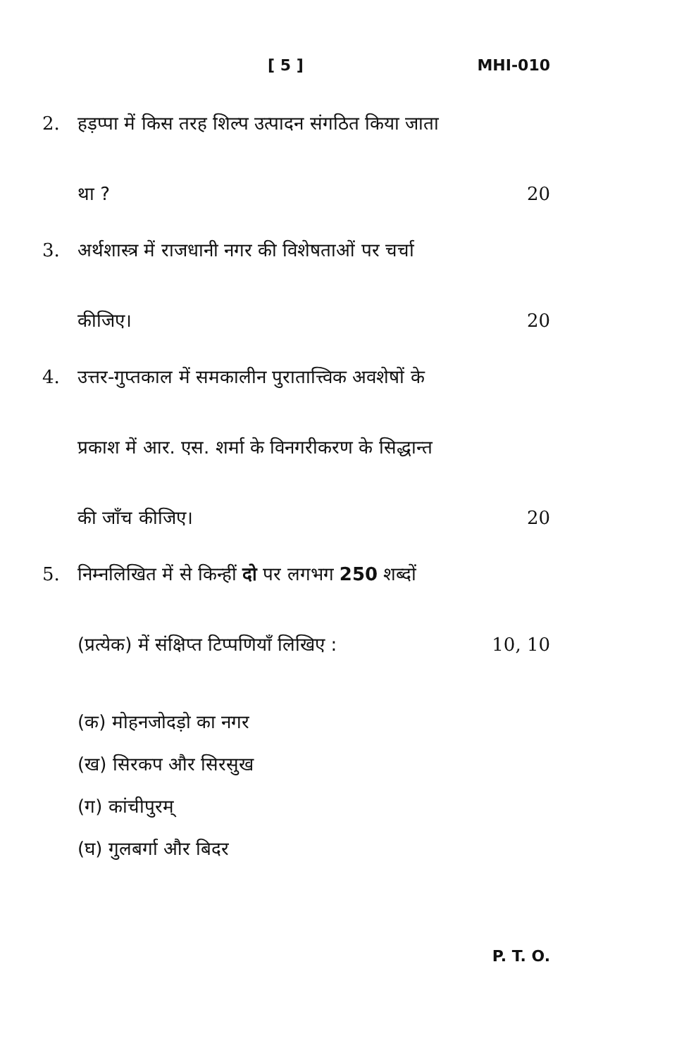[ 5 ] MHI-010
2. हड़प्पा में किस तरह शिल्प उत्पादन संगठित किया जाता
था ? 20
3. अर्थशास्त्र में राजधानी नगर की विशेषताओं पर चर्चा
कीजिए। 20
4. उत्तर-गुप्तकाल में समकालीन पुरातात्त्विक अवशेषों के
प्रकाश में आर. एस. शर्मा के विनगरीकरण के सिद्धान्त
की जाँच कीजिए। 20
5. निम्नलिखित में से किन्हीं दो पर लगभग 250 शब्दों
(प्रत्येक) में संक्षिप्त टिप्पणियाँ लिखिए : 10, 10
(क) मोहनजोदड़ो का नगर
(ख) सिरकप और सिरसुख
(ग) कांचीपुरम्
(घ) गुलबर्गा और बिदर
P. T. O.